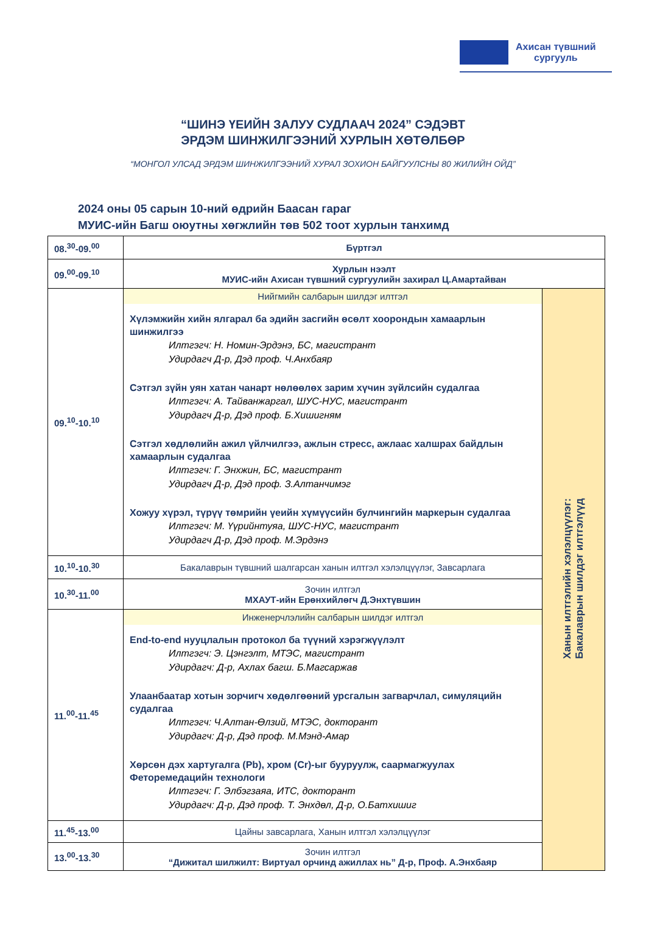Ахисан түвшний
сургууль
“ШИНЭ ҮЕИЙН ЗАЛУУ СУДЛААЧ 2024” СЭДЭВТ
ЭРДЭМ ШИНЖИЛГЭЭНИЙ ХУРЛЫН ХӨТӨЛБӨР
“МОНГОЛ УЛСАД ЭРДЭМ ШИНЖИЛГЭЭНИЙ ХУРАЛ ЗОХИОН БАЙГУУЛСНЫ 80 ЖИЛИЙН ОЙД”
2024 оны 05 сарын 10-ний өдрийн Баасан гараг
МУИС-ийн Багш оюутны хөгжлийн төв 502 тоот хурлын танхимд
| 08.<sup>30</sup>-09.<sup>00</sup> | Бүртгэл | |
| 09.<sup>00</sup>-09.<sup>10</sup> | Хурлын нээлт МУИС-ийн Ахисан түвшний сургуулийн захирал Ц.Амартайван | |
| 09.<sup>10</sup>-10.<sup>10</sup> | Нийгмийн салбарын шилдэг илтгэл Хүлэмжийн хийн ялгарал ба эдийн засгийн өсөлт хоорондын хамаарлын шинжилгээ Илтгэгч: Н. Номин-Эрдэнэ, БС, магистрант Удирдагч Д-р, Дэд проф. Ч.Анхбаяр Сэтгэл зүйн уян хатан чанарт нөлөөлөх зарим хүчин зүйлсийн судалгаа Илтгэгч: А. Тайванжаргал, ШУС-НУС, магистрант Удирдагч Д-р, Дэд проф. Б.Хишигням Сэтгэл хөдлөлийн ажил үйлчилгээ, ажлын стресс, ажлаас халшрах байдлын хамаарлын судалгаа Илтгэгч: Г. Энхжин, БС, магистрант Удирдагч Д-р, Дэд проф. З.Алтанчимэг Хожуу хүрэл, түрүү төмрийн үеийн хүмүүсийн булчингийн маркерын судалгаа Илтгэгч: М. Үүрийнтуяа, ШУС-НУС, магистрант Удирдагч Д-р, Дэд проф. М.Эрдэнэ | Ханын илтгэлийн хэлэлцүүлэг: Бакалаврын шилдэг илтгэлүүд |
| 10.<sup>10</sup>-10.<sup>30</sup> | Бакалаврын түвшний шалгарсан ханын илтгэл хэлэлцүүлэг, Завсарлага | |
| 10.<sup>30</sup>-11.<sup>00</sup> | Зочин илтгэл МХАУТ-ийн Ерөнхийлөгч Д.Энхтүвшин | |
| 11.<sup>00</sup>-11.<sup>45</sup> | Инженерчлэлийн салбарын шилдэг илтгэл End-to-end нууцлалын протокол ба түүний хэрэгжүүлэлт Илтгэгч: Э. Цэнгэлт, МТЭС, магистрант Удирдагч: Д-р, Ахлах багш. Б.Магсаржав Улаанбаатар хотын зорчигч хөдөлгөөний урсгалын загварчлал, симуляцийн судалгаа Илтгэгч: Ч.Алтан-Өлзий, МТЭС, докторант Удирдагч: Д-р, Дэд проф. М.Мэнд-Амар Хөрсөн дэх хартугалга (Pb), хром (Cr)-ыг бууруулж, саармагжуулах Феторемедацийн технологи Илтгэгч: Г. Элбэгзаяа, ИТС, докторант Удирдагч: Д-р, Дэд проф. Т. Энхдөл, Д-р, О.Батхишиг | |
| 11.<sup>45</sup>-13.<sup>00</sup> | Цайны завсарлага, Ханын илтгэл хэлэлцүүлэг | |
| 13.<sup>00</sup>-13.<sup>30</sup> | Зочин илтгэл “Дижитал шилжилт: Виртуал орчинд ажиллах нь” Д-р, Проф. А.Энхбаяр | |